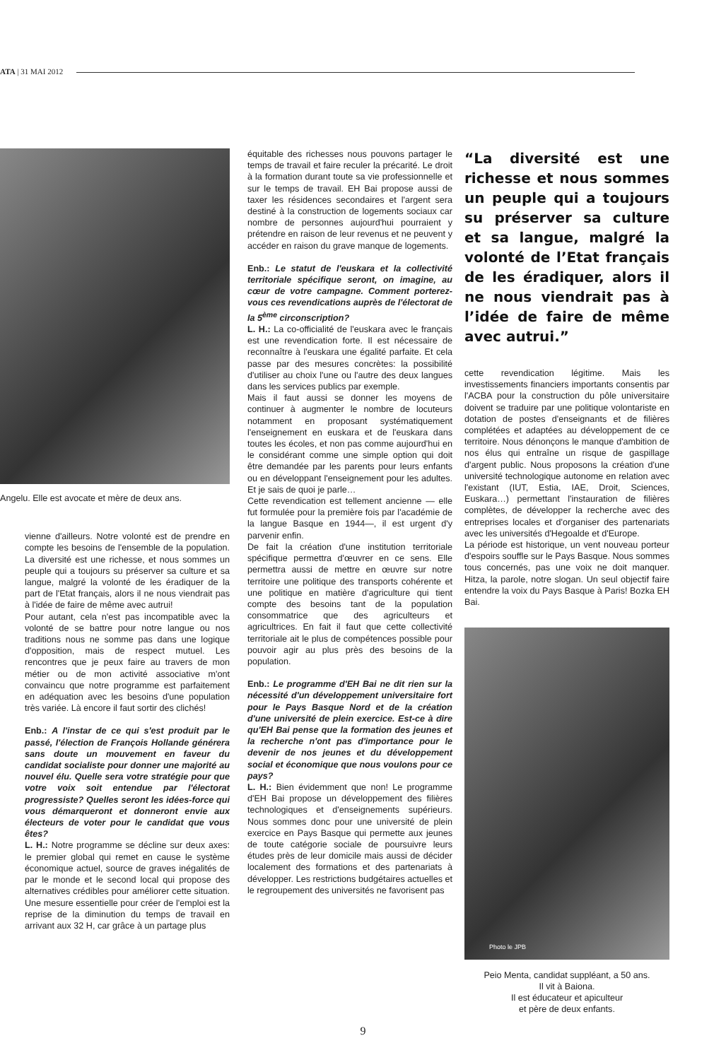ATA | 31 MAI 2012
Angelu. Elle est avocate et mère de deux ans.
vienne d'ailleurs. Notre volonté est de prendre en compte les besoins de l'ensemble de la population. La diversité est une richesse, et nous sommes un peuple qui a toujours su préserver sa culture et sa langue, malgré la volonté de les éradiquer de la part de l'Etat français, alors il ne nous viendrait pas à l'idée de faire de même avec autrui!
Pour autant, cela n'est pas incompatible avec la volonté de se battre pour notre langue ou nos traditions nous ne somme pas dans une logique d'opposition, mais de respect mutuel. Les rencontres que je peux faire au travers de mon métier ou de mon activité associative m'ont convaincu que notre programme est parfaitement en adéquation avec les besoins d'une population très variée. Là encore il faut sortir des clichés!
Enb.: A l'instar de ce qui s'est produit par le passé, l'élection de François Hollande générera sans doute un mouvement en faveur du candidat socialiste pour donner une majorité au nouvel élu. Quelle sera votre stratégie pour que votre voix soit entendue par l'électorat progressiste? Quelles seront les idées-force qui vous démarqueront et donneront envie aux électeurs de voter pour le candidat que vous êtes?
L. H.: Notre programme se décline sur deux axes: le premier global qui remet en cause le système économique actuel, source de graves inégalités de par le monde et le second local qui propose des alternatives crédibles pour améliorer cette situation. Une mesure essentielle pour créer de l'emploi est la reprise de la diminution du temps de travail en arrivant aux 32 H, car grâce à un partage plus
équitable des richesses nous pouvons partager le temps de travail et faire reculer la précarité. Le droit à la formation durant toute sa vie professionnelle et sur le temps de travail. EH Bai propose aussi de taxer les résidences secondaires et l'argent sera destiné à la construction de logements sociaux car nombre de personnes aujourd'hui pourraient y prétendre en raison de leur revenus et ne peuvent y accéder en raison du grave manque de logements.
Enb.: Le statut de l'euskara et la collectivité territoriale spécifique seront, on imagine, au cœur de votre campagne. Comment porterez-vous ces revendications auprès de l'électorat de la 5<sup>ème</sup> circonscription?
L. H.: La co-officialité de l'euskara avec le français est une revendication forte. Il est nécessaire de reconnaître à l'euskara une égalité parfaite. Et cela passe par des mesures concrètes: la possibilité d'utiliser au choix l'une ou l'autre des deux langues dans les services publics par exemple.
Mais il faut aussi se donner les moyens de continuer à augmenter le nombre de locuteurs notamment en proposant systématiquement l'enseignement en euskara et de l'euskara dans toutes les écoles, et non pas comme aujourd'hui en le considérant comme une simple option qui doit être demandée par les parents pour leurs enfants ou en développant l'enseignement pour les adultes. Et je sais de quoi je parle…
Cette revendication est tellement ancienne — elle fut formulée pour la première fois par l'académie de la langue Basque en 1944—, il est urgent d'y parvenir enfin.
De fait la création d'une institution territoriale spécifique permettra d'œuvrer en ce sens. Elle permettra aussi de mettre en œuvre sur notre territoire une politique des transports cohérente et une politique en matière d'agriculture qui tient compte des besoins tant de la population consommatrice que des agriculteurs et agricultrices. En fait il faut que cette collectivité territoriale ait le plus de compétences possible pour pouvoir agir au plus près des besoins de la population.
Enb.: Le programme d'EH Bai ne dit rien sur la nécessité d'un développement universitaire fort pour le Pays Basque Nord et de la création d'une université de plein exercice. Est-ce à dire qu'EH Bai pense que la formation des jeunes et la recherche n'ont pas d'importance pour le devenir de nos jeunes et du développement social et économique que nous voulons pour ce pays?
L. H.: Bien évidemment que non! Le programme d'EH Bai propose un développement des filières technologiques et d'enseignements supérieurs. Nous sommes donc pour une université de plein exercice en Pays Basque qui permette aux jeunes de toute catégorie sociale de poursuivre leurs études près de leur domicile mais aussi de décider localement des formations et des partenariats à développer. Les restrictions budgétaires actuelles et le regroupement des universités ne favorisent pas
“La diversité est une richesse et nous sommes un peuple qui a toujours su préserver sa culture et sa langue, malgré la volonté de l’Etat français de les éradiquer, alors il ne nous viendrait pas à l’idée de faire de même avec autrui.”
cette revendication légitime. Mais les investissements financiers importants consentis par l'ACBA pour la construction du pôle universitaire doivent se traduire par une politique volontariste en dotation de postes d'enseignants et de filières complétées et adaptées au développement de ce territoire. Nous dénonçons le manque d'ambition de nos élus qui entraîne un risque de gaspillage d'argent public. Nous proposons la création d'une université technologique autonome en relation avec l'existant (IUT, Estia, IAE, Droit, Sciences, Euskara…) permettant l'instauration de filières complètes, de développer la recherche avec des entreprises locales et d'organiser des partenariats avec les universités d'Hegoalde et d'Europe.
La période est historique, un vent nouveau porteur d'espoirs souffle sur le Pays Basque. Nous sommes tous concernés, pas une voix ne doit manquer. Hitza, la parole, notre slogan. Un seul objectif faire entendre la voix du Pays Basque à Paris! Bozka EH Bai.
Photo le JPB
Peio Menta, candidat suppléant, a 50 ans.
Il vit à Baiona.
Il est éducateur et apiculteur
et père de deux enfants.
9